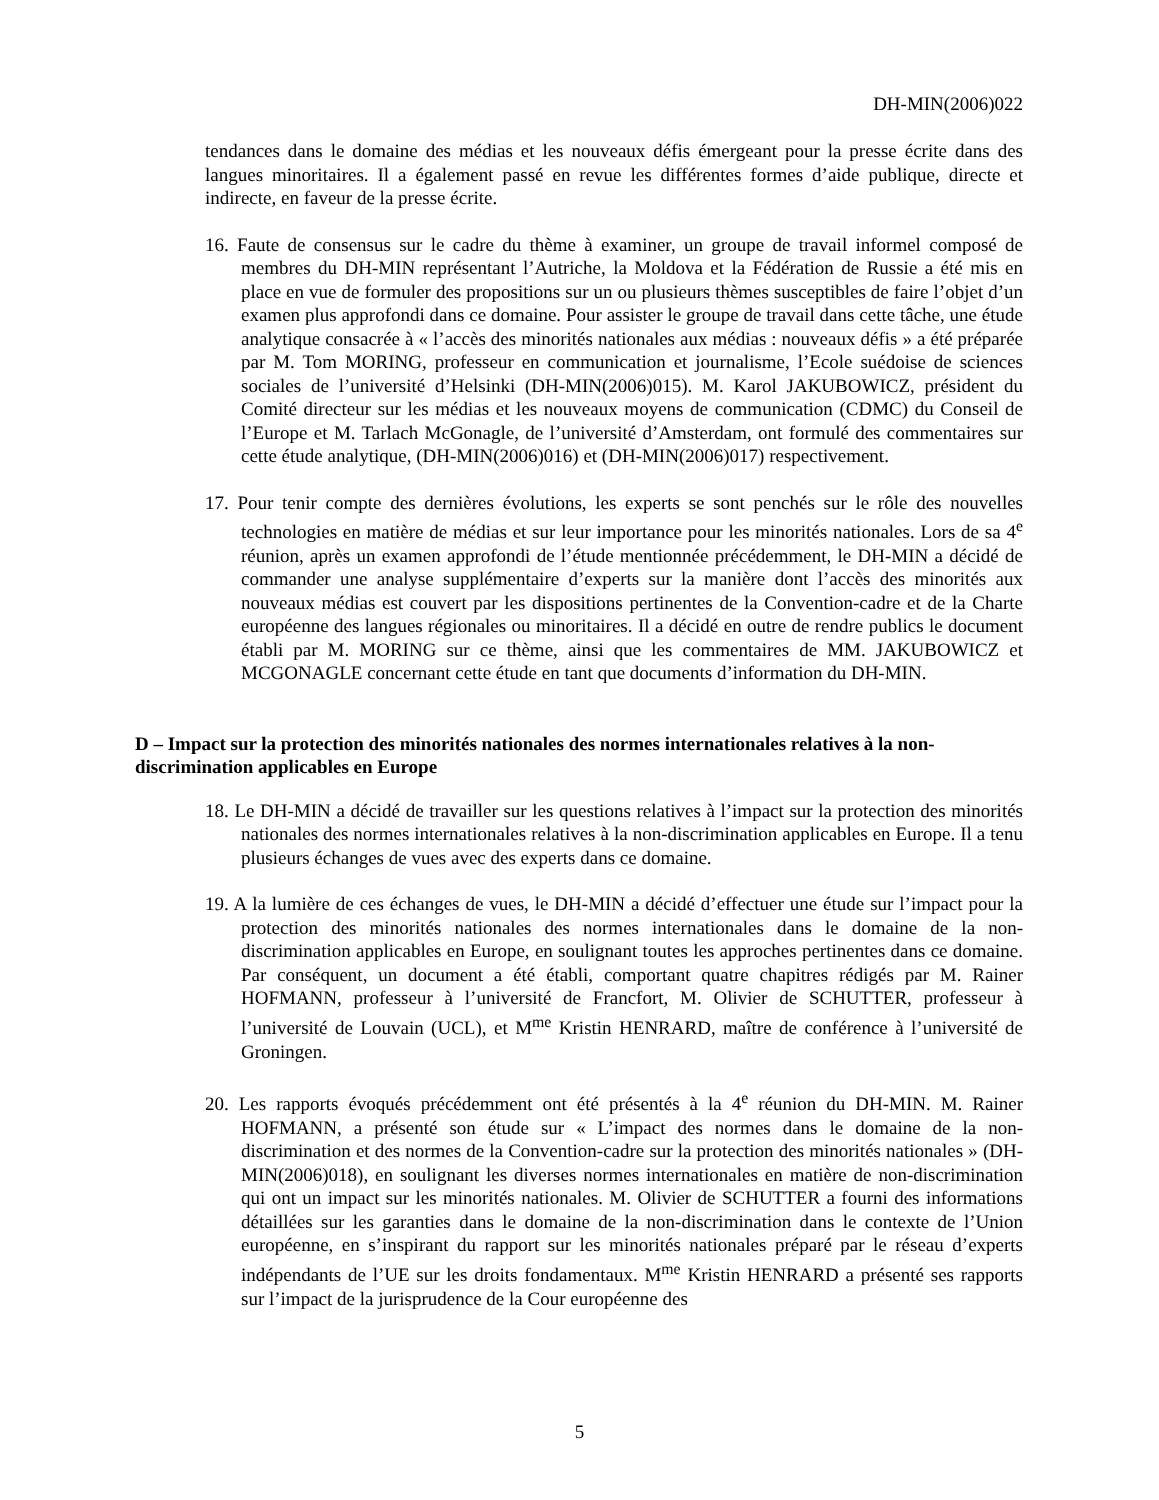DH-MIN(2006)022
tendances dans le domaine des médias et les nouveaux défis émergeant pour la presse écrite dans des langues minoritaires. Il a également passé en revue les différentes formes d’aide publique, directe et indirecte, en faveur de la presse écrite.
16. Faute de consensus sur le cadre du thème à examiner, un groupe de travail informel composé de membres du DH-MIN représentant l’Autriche, la Moldova et la Fédération de Russie a été mis en place en vue de formuler des propositions sur un ou plusieurs thèmes susceptibles de faire l’objet d’un examen plus approfondi dans ce domaine. Pour assister le groupe de travail dans cette tâche, une étude analytique consacrée à « l’accès des minorités nationales aux médias : nouveaux défis » a été préparée par M. Tom MORING, professeur en communication et journalisme, l’Ecole suédoise de sciences sociales de l’université d’Helsinki (DH-MIN(2006)015). M. Karol JAKUBOWICZ, président du Comité directeur sur les médias et les nouveaux moyens de communication (CDMC) du Conseil de l’Europe et M. Tarlach McGonagle, de l’université d’Amsterdam, ont formulé des commentaires sur cette étude analytique, (DH-MIN(2006)016) et (DH-MIN(2006)017) respectivement.
17. Pour tenir compte des dernières évolutions, les experts se sont penchés sur le rôle des nouvelles technologies en matière de médias et sur leur importance pour les minorités nationales. Lors de sa 4<sup>e</sup> réunion, après un examen approfondi de l’étude mentionnée précédemment, le DH-MIN a décidé de commander une analyse supplémentaire d’experts sur la manière dont l’accès des minorités aux nouveaux médias est couvert par les dispositions pertinentes de la Convention-cadre et de la Charte européenne des langues régionales ou minoritaires. Il a décidé en outre de rendre publics le document établi par M. MORING sur ce thème, ainsi que les commentaires de MM. JAKUBOWICZ et MCGONAGLE concernant cette étude en tant que documents d’information du DH-MIN.
D – Impact sur la protection des minorités nationales des normes internationales relatives à la non-discrimination applicables en Europe
18. Le DH-MIN a décidé de travailler sur les questions relatives à l’impact sur la protection des minorités nationales des normes internationales relatives à la non-discrimination applicables en Europe. Il a tenu plusieurs échanges de vues avec des experts dans ce domaine.
19. A la lumière de ces échanges de vues, le DH-MIN a décidé d’effectuer une étude sur l’impact pour la protection des minorités nationales des normes internationales dans le domaine de la non-discrimination applicables en Europe, en soulignant toutes les approches pertinentes dans ce domaine. Par conséquent, un document a été établi, comportant quatre chapitres rédigés par M. Rainer HOFMANN, professeur à l’université de Francfort, M. Olivier de SCHUTTER, professeur à l’université de Louvain (UCL), et M<sup>me</sup> Kristin HENRARD, maître de conférence à l’université de Groningen.
20. Les rapports évoqués précédemment ont été présentés à la 4<sup>e</sup> réunion du DH-MIN. M. Rainer HOFMANN, a présenté son étude sur « L’impact des normes dans le domaine de la non-discrimination et des normes de la Convention-cadre sur la protection des minorités nationales » (DH-MIN(2006)018), en soulignant les diverses normes internationales en matière de non-discrimination qui ont un impact sur les minorités nationales. M. Olivier de SCHUTTER a fourni des informations détaillées sur les garanties dans le domaine de la non-discrimination dans le contexte de l’Union européenne, en s’inspirant du rapport sur les minorités nationales préparé par le réseau d’experts indépendants de l’UE sur les droits fondamentaux. M<sup>me</sup> Kristin HENRARD a présenté ses rapports sur l’impact de la jurisprudence de la Cour européenne des
5